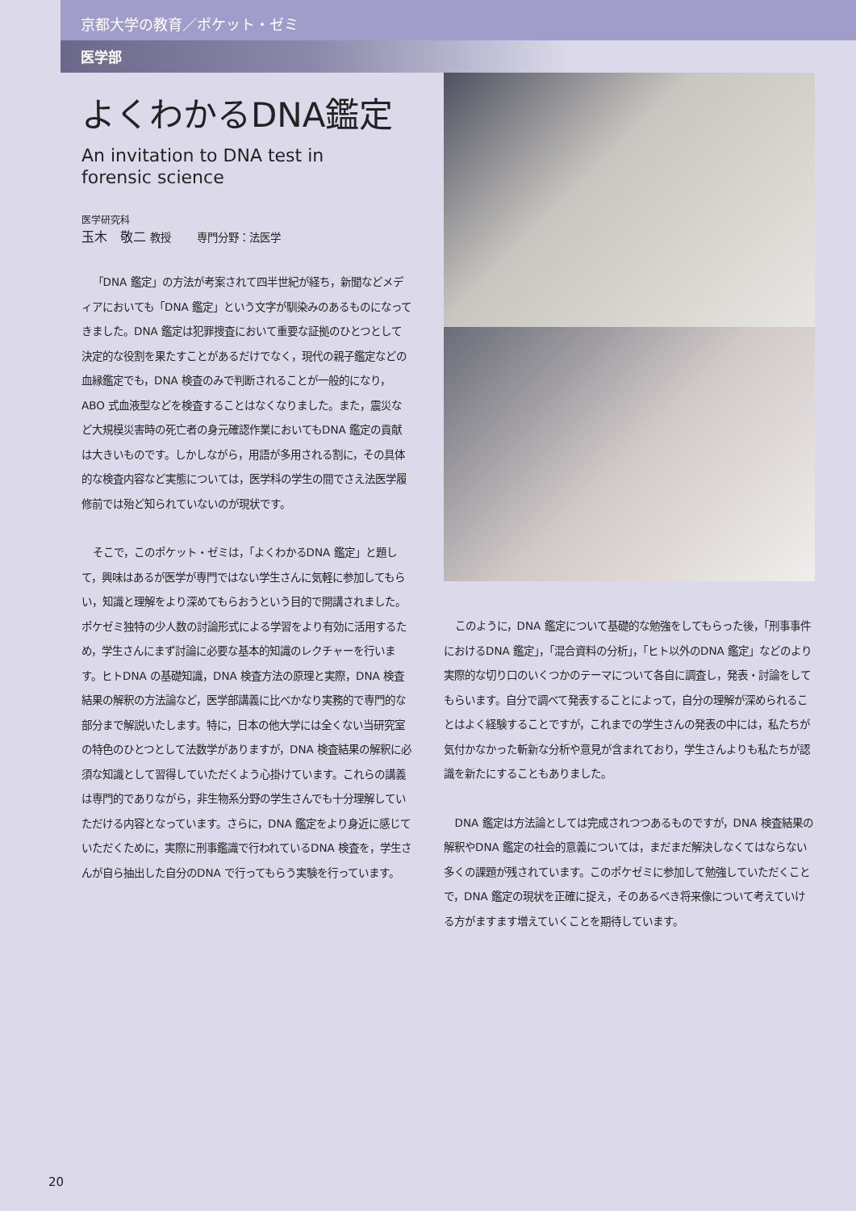京都大学の教育／ポケット・ゼミ
医学部
よくわかるDNA鑑定
An invitation to DNA test in
forensic science
医学研究科
玉木　敬二 教授　　専門分野：法医学
「DNA 鑑定」の方法が考案されて四半世紀が経ち，新聞などメディアにおいても「DNA 鑑定」という文字が馴染みのあるものになってきました。DNA 鑑定は犯罪捜査において重要な証拠のひとつとして決定的な役割を果たすことがあるだけでなく，現代の親子鑑定などの血縁鑑定でも，DNA 検査のみで判断されることが一般的になり，ABO 式血液型などを検査することはなくなりました。また，震災など大規模災害時の死亡者の身元確認作業においてもDNA 鑑定の貢献は大きいものです。しかしながら，用語が多用される割に，その具体的な検査内容など実態については，医学科の学生の間でさえ法医学履修前では殆ど知られていないのが現状です。
そこで，このポケット・ゼミは，「よくわかるDNA 鑑定」と題して，興味はあるが医学が専門ではない学生さんに気軽に参加してもらい，知識と理解をより深めてもらおうという目的で開講されました。ポケゼミ独特の少人数の討論形式による学習をより有効に活用するため，学生さんにまず討論に必要な基本的知識のレクチャーを行います。ヒトDNA の基礎知識，DNA 検査方法の原理と実際，DNA 検査結果の解釈の方法論など，医学部講義に比べかなり実務的で専門的な部分まで解説いたします。特に，日本の他大学には全くない当研究室の特色のひとつとして法数学がありますが，DNA 検査結果の解釈に必須な知識として習得していただくよう心掛けています。これらの講義は専門的でありながら，非生物系分野の学生さんでも十分理解していただける内容となっています。さらに，DNA 鑑定をより身近に感じていただくために，実際に刑事鑑識で行われているDNA 検査を，学生さんが自ら抽出した自分のDNA で行ってもらう実験を行っています。
このように，DNA 鑑定について基礎的な勉強をしてもらった後，「刑事事件におけるDNA 鑑定」，「混合資料の分析」，「ヒト以外のDNA 鑑定」などのより実際的な切り口のいくつかのテーマについて各自に調査し，発表・討論をしてもらいます。自分で調べて発表することによって，自分の理解が深められることはよく経験することですが，これまでの学生さんの発表の中には，私たちが気付かなかった斬新な分析や意見が含まれており，学生さんよりも私たちが認識を新たにすることもありました。
DNA 鑑定は方法論としては完成されつつあるものですが，DNA 検査結果の解釈やDNA 鑑定の社会的意義については，まだまだ解決しなくてはならない多くの課題が残されています。このポケゼミに参加して勉強していただくことで，DNA 鑑定の現状を正確に捉え，そのあるべき将来像について考えていける方がますます増えていくことを期待しています。
20